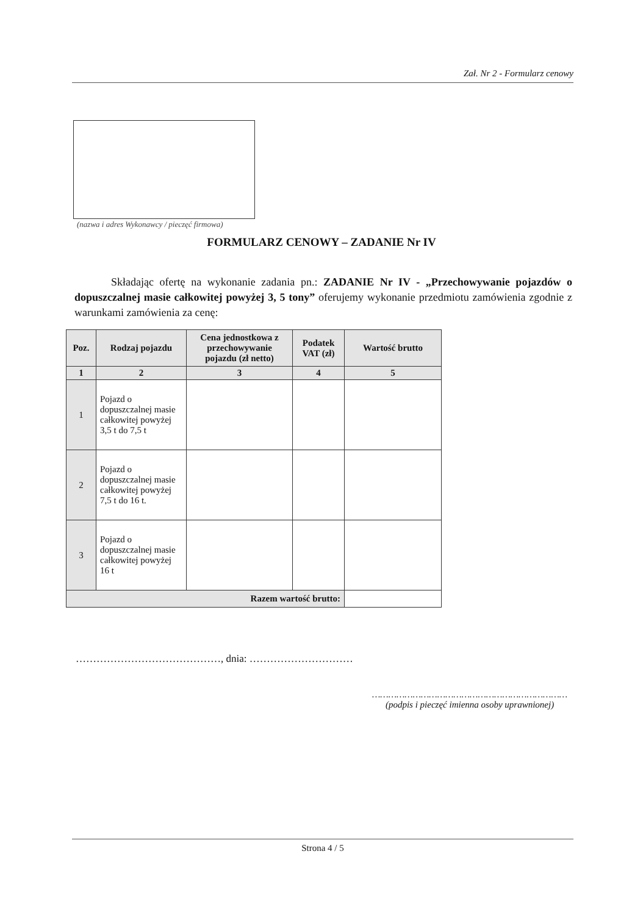Zał. Nr 2 - Formularz cenowy
(nazwa i adres Wykonawcy / pieczęć firmowa)
FORMULARZ CENOWY – ZADANIE Nr IV
Składając ofertę na wykonanie zadania pn.: ZADANIE Nr IV - „Przechowywanie pojazdów o dopuszczalnej masie całkowitej powyżej 3, 5 tony” oferujemy wykonanie przedmiotu zamówienia zgodnie z warunkami zamówienia za cenę:
| Poz. | Rodzaj pojazdu | Cena jednostkowa z przechowywanie pojazdu (zł netto) | Podatek VAT (zł) | Wartość brutto |
| --- | --- | --- | --- | --- |
| 1 | 2 | 3 | 4 | 5 |
| 1 | Pojazd o dopuszczalnej masie całkowitej powyżej 3,5 t do 7,5 t | | | |
| 2 | Pojazd o dopuszczalnej masie całkowitej powyżej 7,5 t do 16 t. | | | |
| 3 | Pojazd o dopuszczalnej masie całkowitej powyżej 16 t | | | |
| Razem wartość brutto: | | | | |
……………………………………, dnia: …………………………
………………………………………………………………
(podpis i pieczęć imienna osoby uprawnionej)
Strona 4 / 5